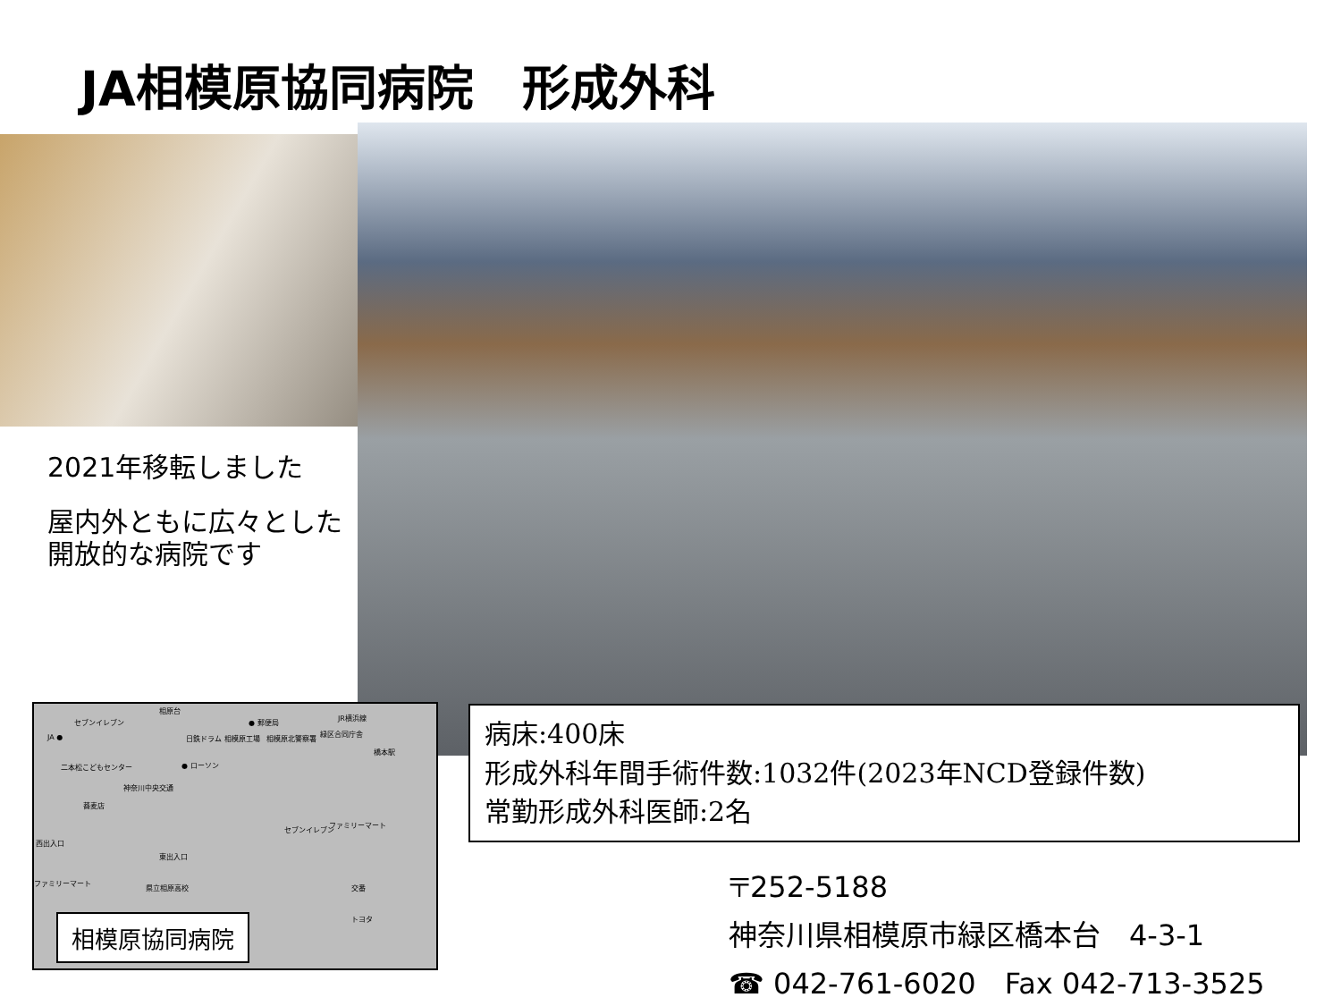JA相模原協同病院　形成外科
2021年移転しました
屋内外ともに広々とした開放的な病院です
相原台
● 郵便局 セブンイレブン
JA ● 日鉄ドラム 相模原工場 相模原北警察署
緑区合同庁舎
JR横浜線
橋本駅
二本松こどもセンター ● ローソン
神奈川中央交通
蕎麦店
セブンイレブン
ファミリーマート
西出入口
東出入口
ファミリーマート
県立相原高校 交番
トヨタ
相模原協同病院
病床:400床
形成外科年間手術件数:1032件(2023年NCD登録件数)
常勤形成外科医師:2名
〒252-5188
神奈川県相模原市緑区橋本台　4-3-1
☎ 042-761-6020　Fax 042-713-3525